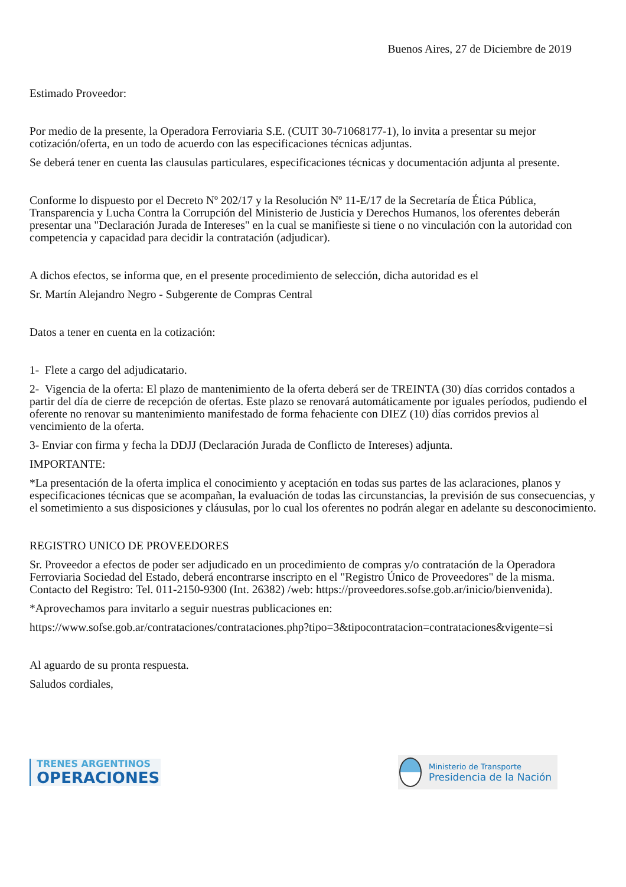Buenos Aires, 27 de Diciembre de 2019
Estimado Proveedor:
Por medio de la presente, la Operadora Ferroviaria S.E. (CUIT 30-71068177-1), lo invita a presentar su mejor cotización/oferta, en un todo de acuerdo con las especificaciones técnicas adjuntas.
Se deberá tener en cuenta las clausulas particulares, especificaciones técnicas y documentación adjunta al presente.
Conforme lo dispuesto por el Decreto Nº 202/17 y la Resolución Nº 11-E/17 de la Secretaría de Ética Pública, Transparencia y Lucha Contra la Corrupción del Ministerio de Justicia y Derechos Humanos, los oferentes deberán presentar una "Declaración Jurada de Intereses" en la cual se manifieste si tiene o no vinculación con la autoridad con competencia y capacidad para decidir la contratación (adjudicar).
A dichos efectos, se informa que, en el presente procedimiento de selección, dicha autoridad es el
Sr. Martín Alejandro Negro - Subgerente de Compras Central
Datos a tener en cuenta en la cotización:
1- Flete a cargo del adjudicatario.
2- Vigencia de la oferta: El plazo de mantenimiento de la oferta deberá ser de TREINTA (30) días corridos contados a partir del día de cierre de recepción de ofertas. Este plazo se renovará automáticamente por iguales períodos, pudiendo el oferente no renovar su mantenimiento manifestado de forma fehaciente con DIEZ (10) días corridos previos al vencimiento de la oferta.
3- Enviar con firma y fecha la DDJJ (Declaración Jurada de Conflicto de Intereses) adjunta.
IMPORTANTE:
*La presentación de la oferta implica el conocimiento y aceptación en todas sus partes de las aclaraciones, planos y especificaciones técnicas que se acompañan, la evaluación de todas las circunstancias, la previsión de sus consecuencias, y el sometimiento a sus disposiciones y cláusulas, por lo cual los oferentes no podrán alegar en adelante su desconocimiento.
REGISTRO UNICO DE PROVEEDORES
Sr. Proveedor a efectos de poder ser adjudicado en un procedimiento de compras y/o contratación de la Operadora Ferroviaria Sociedad del Estado, deberá encontrarse inscripto en el "Registro Único de Proveedores" de la misma. Contacto del Registro: Tel. 011-2150-9300 (Int. 26382) /web: https://proveedores.sofse.gob.ar/inicio/bienvenida).
*Aprovechamos para invitarlo a seguir nuestras publicaciones en:
https://www.sofse.gob.ar/contrataciones/contrataciones.php?tipo=3&tipocontratacion=contrataciones&vigente=si
Al aguardo de su pronta respuesta.
Saludos cordiales,
TRENES ARGENTINOS
OPERACIONES
Ministerio de Transporte
Presidencia de la Nación